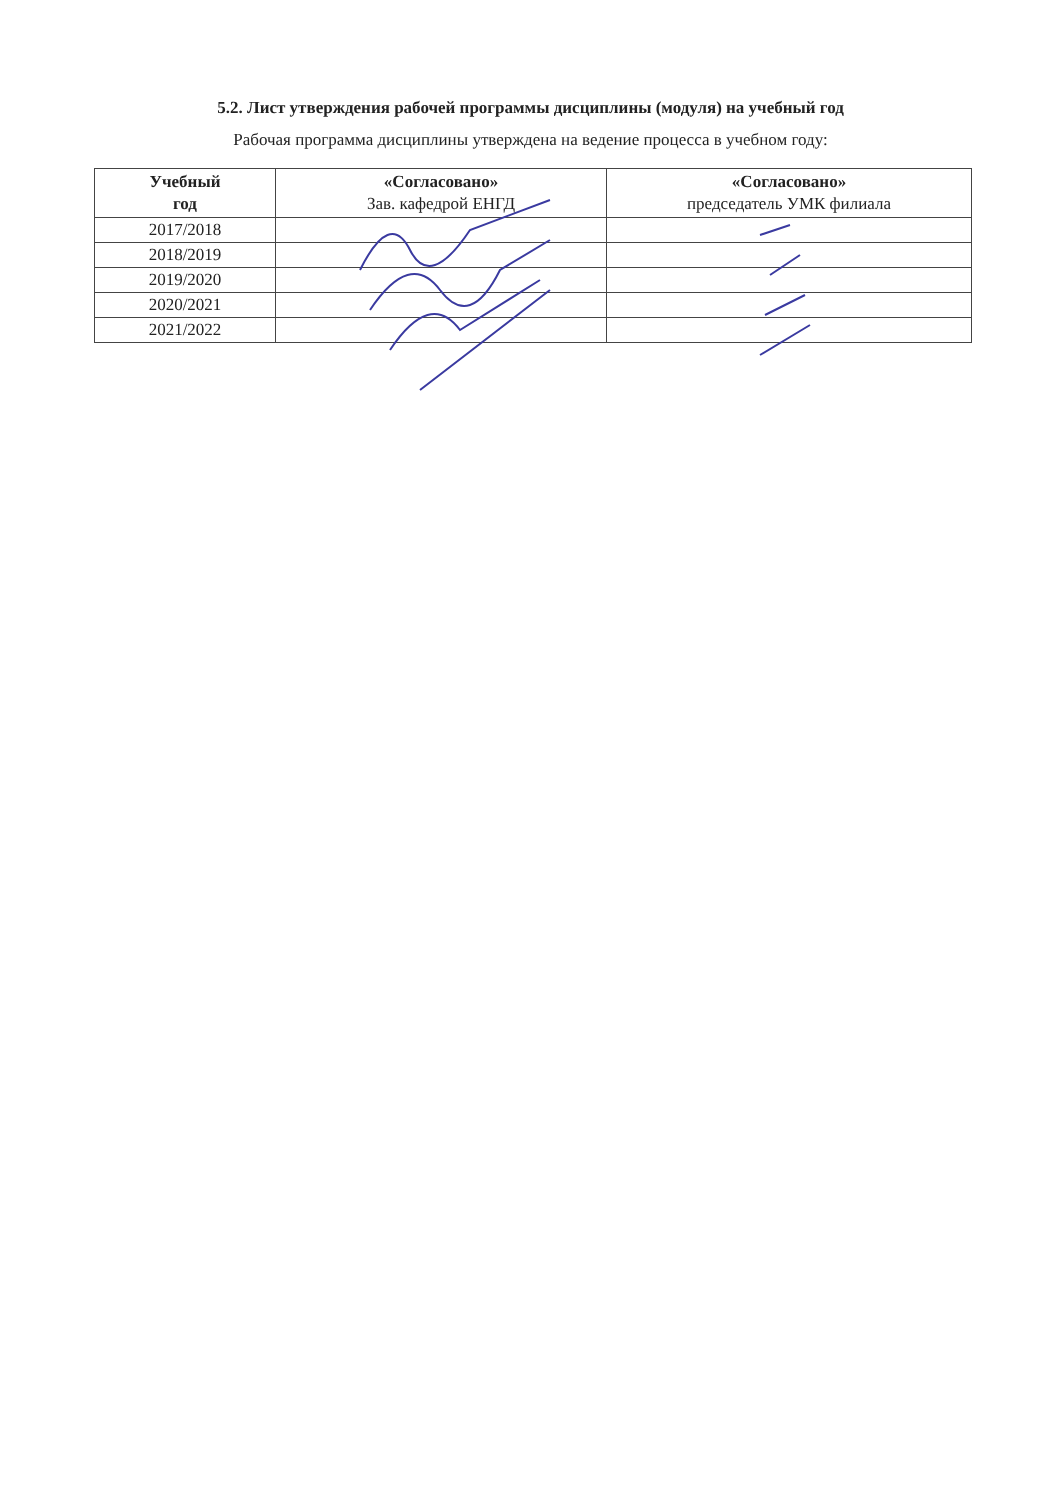5.2. Лист утверждения рабочей программы дисциплины (модуля) на учебный год
Рабочая программа дисциплины утверждена на ведение процесса в учебном году:
| Учебный год | «Согласовано» Зав. кафедрой ЕНГД | «Согласовано» председатель УМК филиала |
| --- | --- | --- |
| 2017/2018 | | |
| 2018/2019 | | |
| 2019/2020 | | |
| 2020/2021 | | |
| 2021/2022 | | |